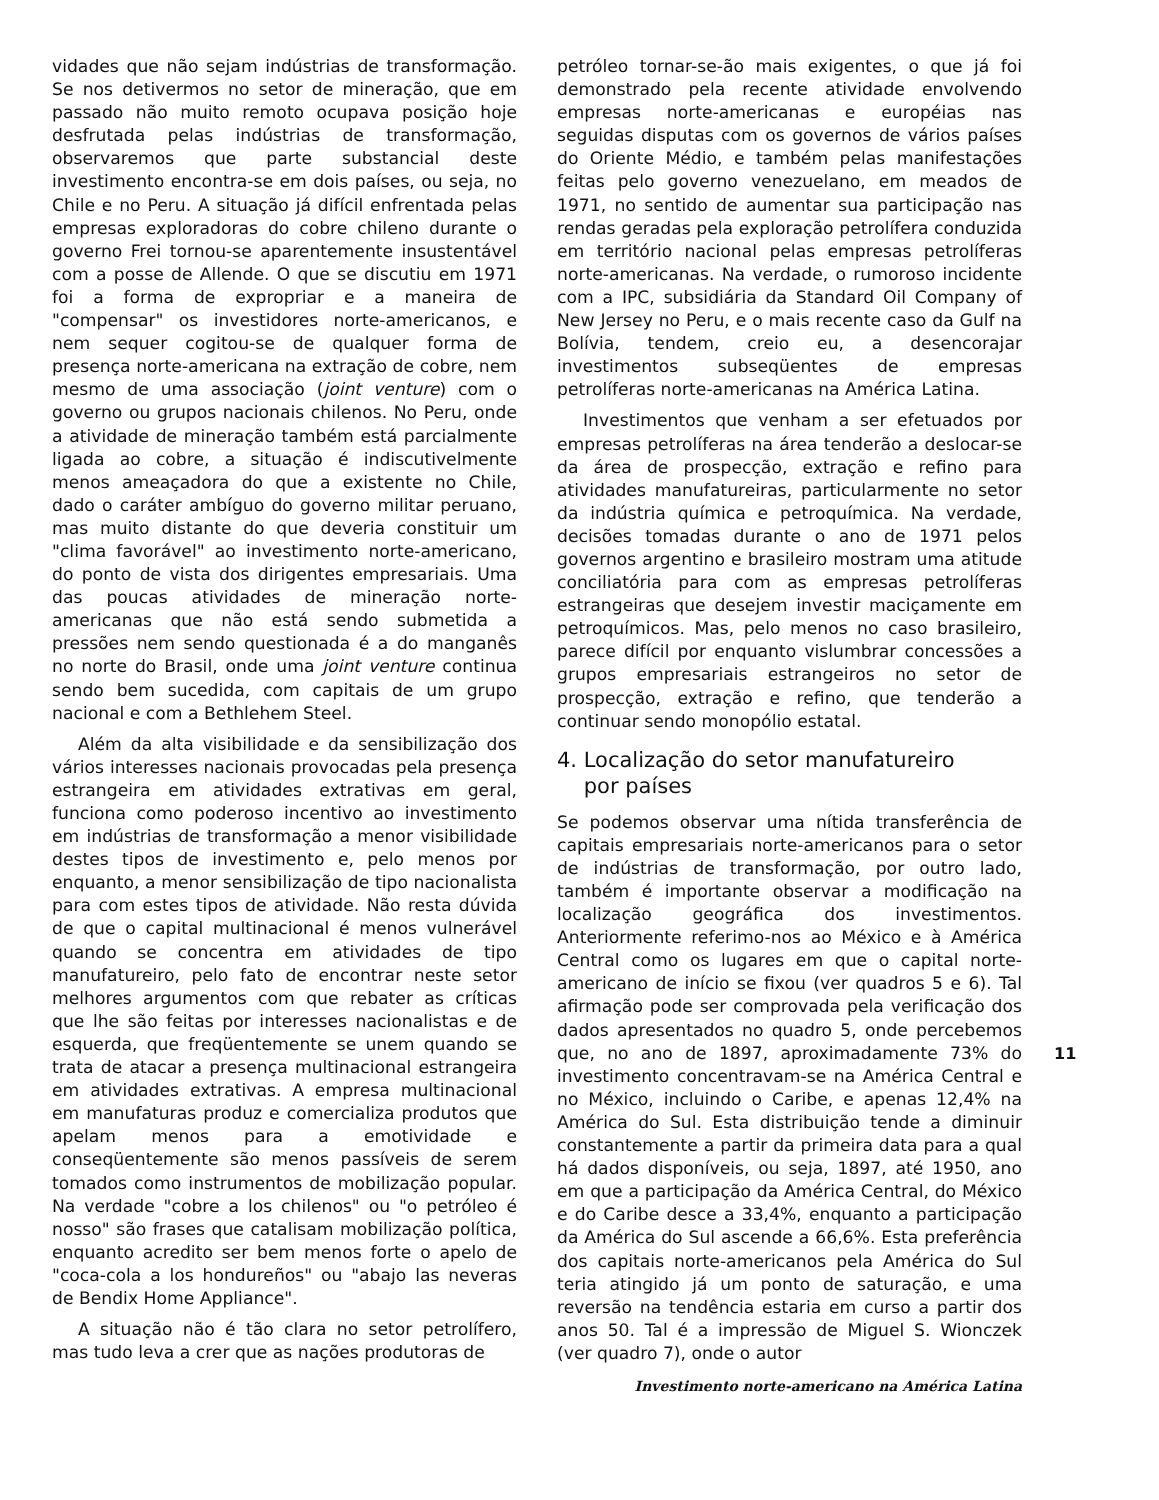vidades que não sejam indústrias de transformação. Se nos detivermos no setor de mineração, que em passado não muito remoto ocupava posição hoje desfrutada pelas indústrias de transformação, observaremos que parte substancial deste investimento encontra-se em dois países, ou seja, no Chile e no Peru. A situação já difícil enfrentada pelas empresas exploradoras do cobre chileno durante o governo Frei tornou-se aparentemente insustentável com a posse de Allende. O que se discutiu em 1971 foi a forma de expropriar e a maneira de "compensar" os investidores norte-americanos, e nem sequer cogitou-se de qualquer forma de presença norte-americana na extração de cobre, nem mesmo de uma associação (joint venture) com o governo ou grupos nacionais chilenos. No Peru, onde a atividade de mineração também está parcialmente ligada ao cobre, a situação é indiscutivelmente menos ameaçadora do que a existente no Chile, dado o caráter ambíguo do governo militar peruano, mas muito distante do que deveria constituir um "clima favorável" ao investimento norte-americano, do ponto de vista dos dirigentes empresariais. Uma das poucas atividades de mineração norte-americanas que não está sendo submetida a pressões nem sendo questionada é a do manganês no norte do Brasil, onde uma joint venture continua sendo bem sucedida, com capitais de um grupo nacional e com a Bethlehem Steel.
Além da alta visibilidade e da sensibilização dos vários interesses nacionais provocadas pela presença estrangeira em atividades extrativas em geral, funciona como poderoso incentivo ao investimento em indústrias de transformação a menor visibilidade destes tipos de investimento e, pelo menos por enquanto, a menor sensibilização de tipo nacionalista para com estes tipos de atividade. Não resta dúvida de que o capital multinacional é menos vulnerável quando se concentra em atividades de tipo manufatureiro, pelo fato de encontrar neste setor melhores argumentos com que rebater as críticas que lhe são feitas por interesses nacionalistas e de esquerda, que freqüentemente se unem quando se trata de atacar a presença multinacional estrangeira em atividades extrativas. A empresa multinacional em manufaturas produz e comercializa produtos que apelam menos para a emotividade e conseqüentemente são menos passíveis de serem tomados como instrumentos de mobilização popular. Na verdade "cobre a los chilenos" ou "o petróleo é nosso" são frases que catalisam mobilização política, enquanto acredito ser bem menos forte o apelo de "coca-cola a los hondureños" ou "abajo las neveras de Bendix Home Appliance".
A situação não é tão clara no setor petrolífero, mas tudo leva a crer que as nações produtoras de
petróleo tornar-se-ão mais exigentes, o que já foi demonstrado pela recente atividade envolvendo empresas norte-americanas e européias nas seguidas disputas com os governos de vários países do Oriente Médio, e também pelas manifestações feitas pelo governo venezuelano, em meados de 1971, no sentido de aumentar sua participação nas rendas geradas pela exploração petrolífera conduzida em território nacional pelas empresas petrolíferas norte-americanas. Na verdade, o rumoroso incidente com a IPC, subsidiária da Standard Oil Company of New Jersey no Peru, e o mais recente caso da Gulf na Bolívia, tendem, creio eu, a desencorajar investimentos subseqüentes de empresas petrolíferas norte-americanas na América Latina.
Investimentos que venham a ser efetuados por empresas petrolíferas na área tenderão a deslocar-se da área de prospecção, extração e refino para atividades manufatureiras, particularmente no setor da indústria química e petroquímica. Na verdade, decisões tomadas durante o ano de 1971 pelos governos argentino e brasileiro mostram uma atitude conciliatória para com as empresas petrolíferas estrangeiras que desejem investir maciçamente em petroquímicos. Mas, pelo menos no caso brasileiro, parece difícil por enquanto vislumbrar concessões a grupos empresariais estrangeiros no setor de prospecção, extração e refino, que tenderão a continuar sendo monopólio estatal.
4. Localização do setor manufatureiro
por países
Se podemos observar uma nítida transferência de capitais empresariais norte-americanos para o setor de indústrias de transformação, por outro lado, também é importante observar a modificação na localização geográfica dos investimentos. Anteriormente referimo-nos ao México e à América Central como os lugares em que o capital norte-americano de início se fixou (ver quadros 5 e 6). Tal afirmação pode ser comprovada pela verificação dos dados apresentados no quadro 5, onde percebemos que, no ano de 1897, aproximadamente 73% do investimento concentravam-se na América Central e no México, incluindo o Caribe, e apenas 12,4% na América do Sul. Esta distribuição tende a diminuir constantemente a partir da primeira data para a qual há dados disponíveis, ou seja, 1897, até 1950, ano em que a participação da América Central, do México e do Caribe desce a 33,4%, enquanto a participação da América do Sul ascende a 66,6%. Esta preferência dos capitais norte-americanos pela América do Sul teria atingido já um ponto de saturação, e uma reversão na tendência estaria em curso a partir dos anos 50. Tal é a impressão de Miguel S. Wionczek (ver quadro 7), onde o autor
Investimento norte-americano na América Latina
11